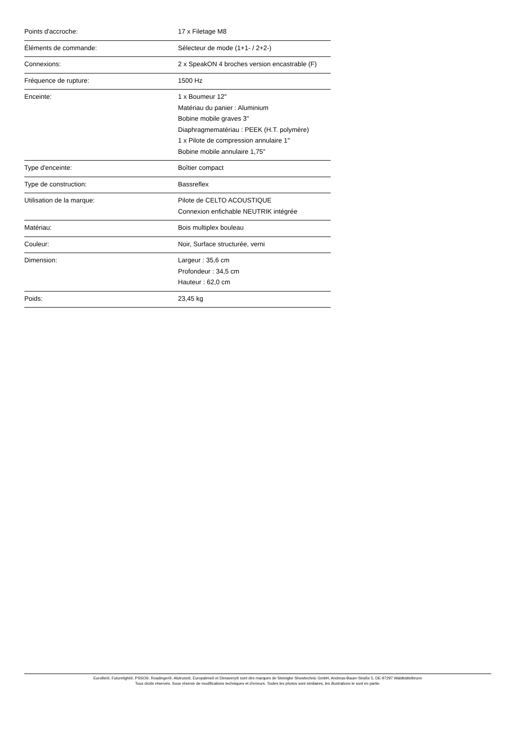| Points d'accroche: | 17 x Filetage M8 |
| Éléments de commande: | Sélecteur de mode (1+1- / 2+2-) |
| Connexions: | 2 x SpeakON 4 broches version encastrable (F) |
| Fréquence de rupture: | 1500 Hz |
| Enceinte: | 1 x Boumeur 12" Matériau du panier : Aluminium Bobine mobile graves 3" Diaphragmematériau : PEEK (H.T. polymère) 1 x Pilote de compression annulaire 1" Bobine mobile annulaire 1,75" |
| Type d'enceinte: | Boîtier compact |
| Type de construction: | Bassreflex |
| Utilisation de la marque: | Pilote de CELTO ACOUSTIQUE Connexion enfichable NEUTRIK intégrée |
| Matériau: | Bois multiplex bouleau |
| Couleur: | Noir, Surface structurée, verni |
| Dimension: | Largeur : 35,6 cm Profondeur : 34,5 cm Hauteur : 62,0 cm |
| Poids: | 23,45 kg |
Eurolite®, Futurelight®, PSSO®, Roadinger®, Alutruss®, Europalms® et Dimavery® sont des marques de Steinigke Showtechnic GmbH, Andreas-Bauer-Straße 5, DE-97297 Waldbüttelbrunn
Tous droits réservés. Sous réserve de modifications techniques et d'erreurs. Toutes les photos sont similaires, les illustrations le sont en partie.